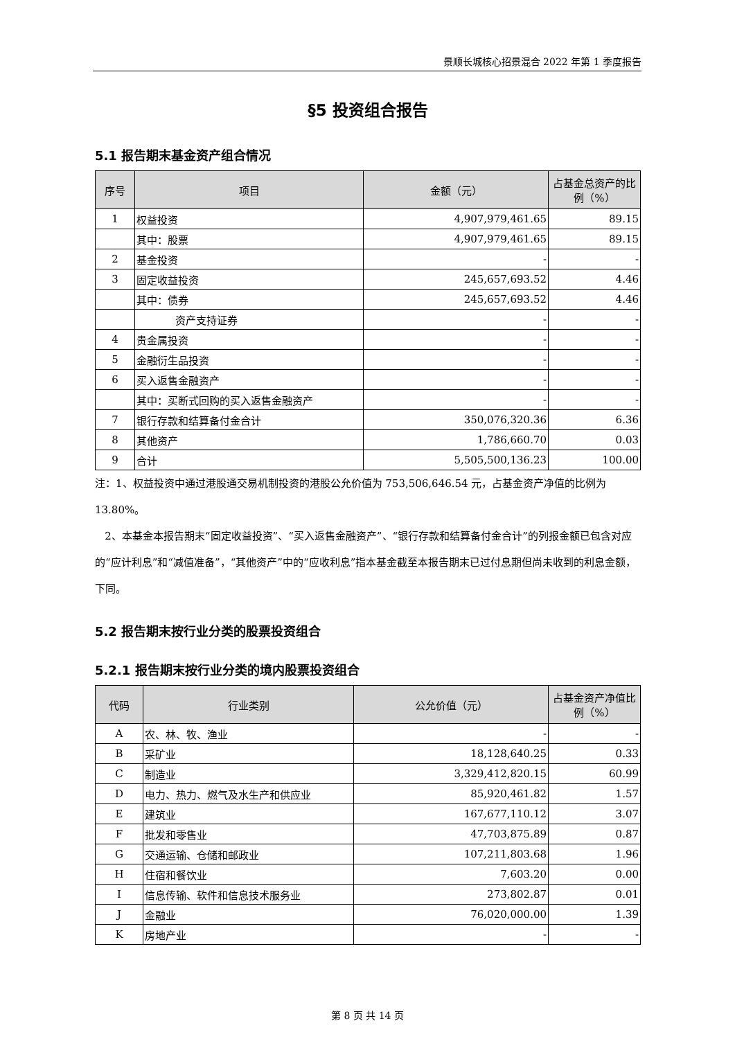景顺长城核心招景混合 2022 年第 1 季度报告
§5 投资组合报告
5.1 报告期末基金资产组合情况
| 序号 | 项目 | 金额（元） | 占基金总资产的比例（%） |
| --- | --- | --- | --- |
| 1 | 权益投资 | 4,907,979,461.65 | 89.15 |
| | 其中：股票 | 4,907,979,461.65 | 89.15 |
| 2 | 基金投资 | - | - |
| 3 | 固定收益投资 | 245,657,693.52 | 4.46 |
| | 其中：债券 | 245,657,693.52 | 4.46 |
| | 资产支持证券 | - | - |
| 4 | 贵金属投资 | - | - |
| 5 | 金融衍生品投资 | - | - |
| 6 | 买入返售金融资产 | - | - |
| | 其中：买断式回购的买入返售金融资产 | - | - |
| 7 | 银行存款和结算备付金合计 | 350,076,320.36 | 6.36 |
| 8 | 其他资产 | 1,786,660.70 | 0.03 |
| 9 | 合计 | 5,505,500,136.23 | 100.00 |
注：1、权益投资中通过港股通交易机制投资的港股公允价值为 753,506,646.54 元，占基金资产净值的比例为 13.80%。
2、本基金本报告期末“固定收益投资”、“买入返售金融资产”、“银行存款和结算备付金合计”的列报金额已包含对应的“应计利息”和“减值准备”，“其他资产”中的“应收利息”指本基金截至本报告期末已过付息期但尚未收到的利息金额，下同。
5.2 报告期末按行业分类的股票投资组合
5.2.1 报告期末按行业分类的境内股票投资组合
| 代码 | 行业类别 | 公允价值（元） | 占基金资产净值比例（%） |
| --- | --- | --- | --- |
| A | 农、林、牧、渔业 | - | - |
| B | 采矿业 | 18,128,640.25 | 0.33 |
| C | 制造业 | 3,329,412,820.15 | 60.99 |
| D | 电力、热力、燃气及水生产和供应业 | 85,920,461.82 | 1.57 |
| E | 建筑业 | 167,677,110.12 | 3.07 |
| F | 批发和零售业 | 47,703,875.89 | 0.87 |
| G | 交通运输、仓储和邮政业 | 107,211,803.68 | 1.96 |
| H | 住宿和餐饮业 | 7,603.20 | 0.00 |
| I | 信息传输、软件和信息技术服务业 | 273,802.87 | 0.01 |
| J | 金融业 | 76,020,000.00 | 1.39 |
| K | 房地产业 | - | - |
第 8 页 共 14 页